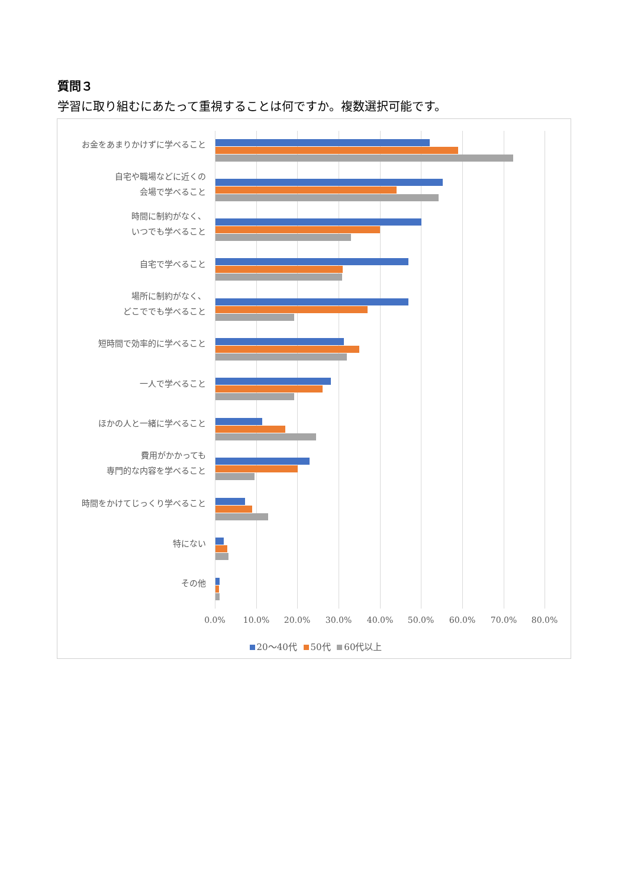質問３
学習に取り組むにあたって重視することは何ですか。複数選択可能です。
お金をあまりかけずに学べること
自宅や職場などに近くの
会場で学べること
時間に制約がなく、
いつでも学べること
自宅で学べること
場所に制約がなく、
どこででも学べること
短時間で効率的に学べること
一人で学べること
ほかの人と一緒に学べること
費用がかかっても
専門的な内容を学べること
時間をかけてじっくり学べること
特にない
その他
0.0% 10.0% 20.0% 30.0% 40.0% 50.0% 60.0% 70.0% 80.0%
20～40代 50代 60代以上